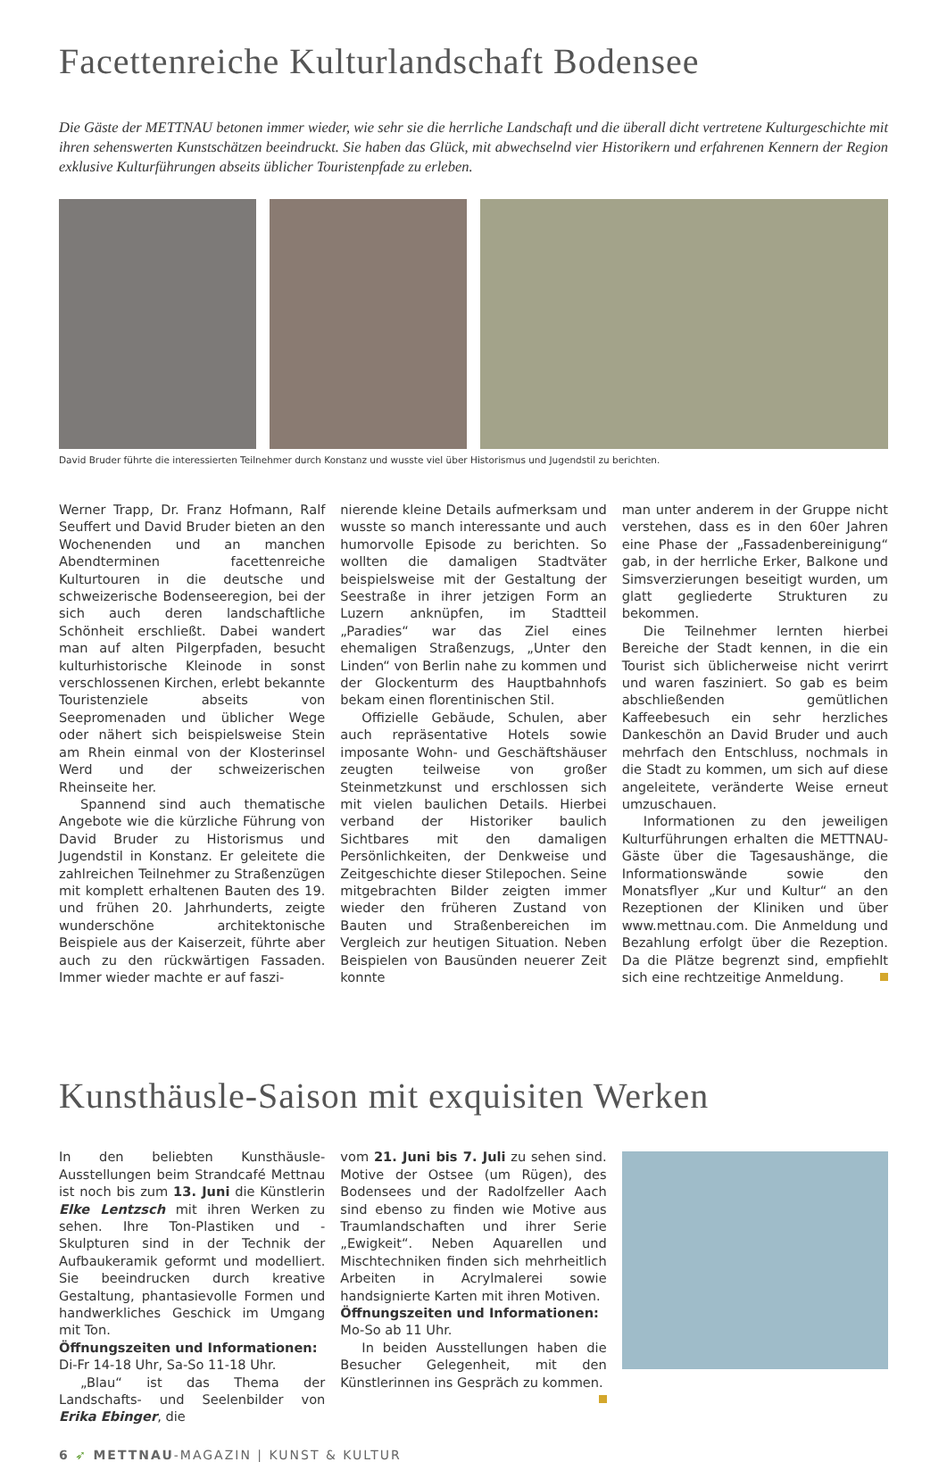Facettenreiche Kulturlandschaft Bodensee
Die Gäste der METTNAU betonen immer wieder, wie sehr sie die herrliche Landschaft und die überall dicht vertretene Kulturgeschichte mit ihren sehenswerten Kunstschätzen beeindruckt. Sie haben das Glück, mit abwechselnd vier Historikern und erfahrenen Kennern der Region exklusive Kulturführungen abseits üblicher Touristenpfade zu erleben.
David Bruder führte die interessierten Teilnehmer durch Konstanz und wusste viel über Historismus und Jugendstil zu berichten.
Werner Trapp, Dr. Franz Hofmann, Ralf Seuffert und David Bruder bieten an den Wochenenden und an manchen Abendterminen facettenreiche Kulturtouren in die deutsche und schweizerische Bodenseeregion, bei der sich auch deren landschaftliche Schönheit erschließt. Dabei wandert man auf alten Pilgerpfaden, besucht kulturhistorische Kleinode in sonst verschlossenen Kirchen, erlebt bekannte Touristenziele abseits von Seepromenaden und üblicher Wege oder nähert sich beispielsweise Stein am Rhein einmal von der Klosterinsel Werd und der schweizerischen Rheinseite her.
Spannend sind auch thematische Angebote wie die kürzliche Führung von David Bruder zu Historismus und Jugendstil in Konstanz. Er geleitete die zahlreichen Teilnehmer zu Straßenzügen mit komplett erhaltenen Bauten des 19. und frühen 20. Jahrhunderts, zeigte wunderschöne architektonische Beispiele aus der Kaiserzeit, führte aber auch zu den rückwärtigen Fassaden. Immer wieder machte er auf faszi-
nierende kleine Details aufmerksam und wusste so manch interessante und auch humorvolle Episode zu berichten. So wollten die damaligen Stadtväter beispielsweise mit der Gestaltung der Seestraße in ihrer jetzigen Form an Luzern anknüpfen, im Stadtteil „Paradies“ war das Ziel eines ehemaligen Straßenzugs, „Unter den Linden“ von Berlin nahe zu kommen und der Glockenturm des Hauptbahnhofs bekam einen florentinischen Stil.
Offizielle Gebäude, Schulen, aber auch repräsentative Hotels sowie imposante Wohn- und Geschäftshäuser zeugten teilweise von großer Steinmetzkunst und erschlossen sich mit vielen baulichen Details. Hierbei verband der Historiker baulich Sichtbares mit den damaligen Persönlichkeiten, der Denkweise und Zeitgeschichte dieser Stilepochen. Seine mitgebrachten Bilder zeigten immer wieder den früheren Zustand von Bauten und Straßenbereichen im Vergleich zur heutigen Situation. Neben Beispielen von Bausünden neuerer Zeit konnte
man unter anderem in der Gruppe nicht verstehen, dass es in den 60er Jahren eine Phase der „Fassadenbereinigung“ gab, in der herrliche Erker, Balkone und Simsverzierungen beseitigt wurden, um glatt gegliederte Strukturen zu bekommen.
Die Teilnehmer lernten hierbei Bereiche der Stadt kennen, in die ein Tourist sich üblicherweise nicht verirrt und waren fasziniert. So gab es beim abschließenden gemütlichen Kaffeebesuch ein sehr herzliches Dankeschön an David Bruder und auch mehrfach den Entschluss, nochmals in die Stadt zu kommen, um sich auf diese angeleitete, veränderte Weise erneut umzuschauen.
Informationen zu den jeweiligen Kulturführungen erhalten die METTNAU-Gäste über die Tagesaushänge, die Informationswände sowie den Monatsflyer „Kur und Kultur“ an den Rezeptionen der Kliniken und über www.mettnau.com. Die Anmeldung und Bezahlung erfolgt über die Rezeption. Da die Plätze begrenzt sind, empfiehlt sich eine rechtzeitige Anmeldung.
Kunsthäusle-Saison mit exquisiten Werken
In den beliebten Kunsthäusle-Ausstellungen beim Strandcafé Mettnau ist noch bis zum 13. Juni die Künstlerin Elke Lentzsch mit ihren Werken zu sehen. Ihre Ton-Plastiken und -Skulpturen sind in der Technik der Aufbaukeramik geformt und modelliert. Sie beeindrucken durch kreative Gestaltung, phantasievolle Formen und handwerkliches Geschick im Umgang mit Ton.
Öffnungszeiten und Informationen:
Di-Fr 14-18 Uhr, Sa-So 11-18 Uhr.
„Blau“ ist das Thema der Landschafts- und Seelenbilder von Erika Ebinger, die
vom 21. Juni bis 7. Juli zu sehen sind. Motive der Ostsee (um Rügen), des Bodensees und der Radolfzeller Aach sind ebenso zu finden wie Motive aus Traumlandschaften und ihrer Serie „Ewigkeit“. Neben Aquarellen und Mischtechniken finden sich mehrheitlich Arbeiten in Acrylmalerei sowie handsignierte Karten mit ihren Motiven.
Öffnungszeiten und Informationen:
Mo-So ab 11 Uhr.
In beiden Ausstellungen haben die Besucher Gelegenheit, mit den Künstlerinnen ins Gespräch zu kommen.
6 ➶ METTNAU-MAGAZIN | KUNST & KULTUR